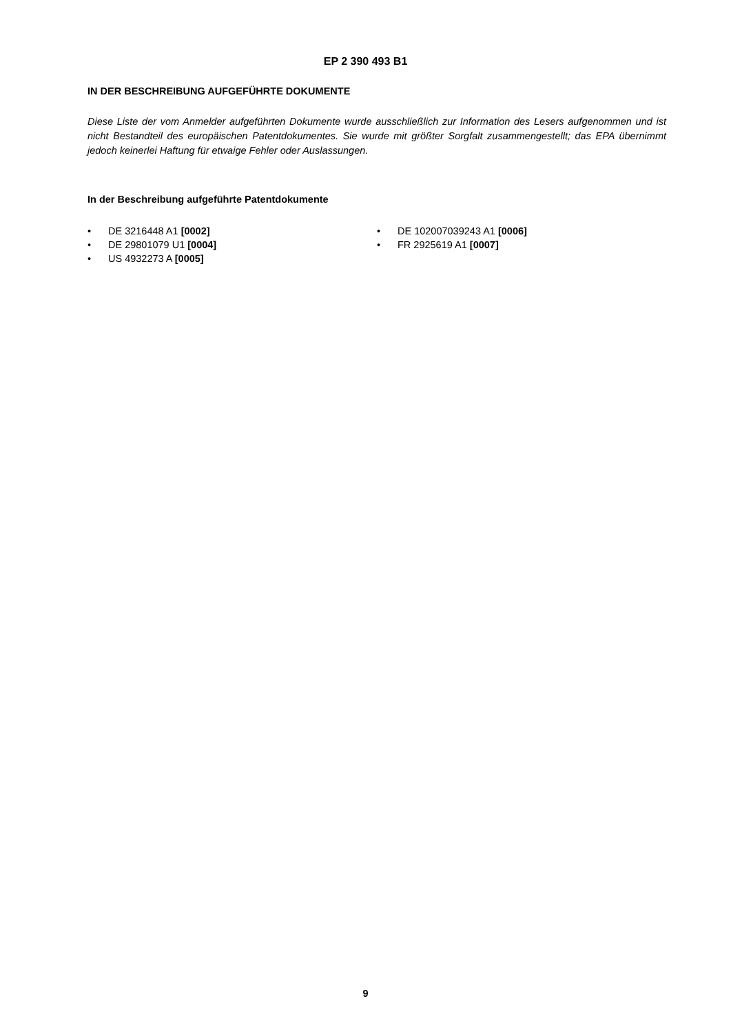EP 2 390 493 B1
IN DER BESCHREIBUNG AUFGEFÜHRTE DOKUMENTE
Diese Liste der vom Anmelder aufgeführten Dokumente wurde ausschließlich zur Information des Lesers aufgenommen und ist nicht Bestandteil des europäischen Patentdokumentes. Sie wurde mit größter Sorgfalt zusammengestellt; das EPA übernimmt jedoch keinerlei Haftung für etwaige Fehler oder Auslassungen.
In der Beschreibung aufgeführte Patentdokumente
• DE 3216448 A1 [0002]
• DE 29801079 U1 [0004]
• US 4932273 A [0005]
• DE 102007039243 A1 [0006]
• FR 2925619 A1 [0007]
9